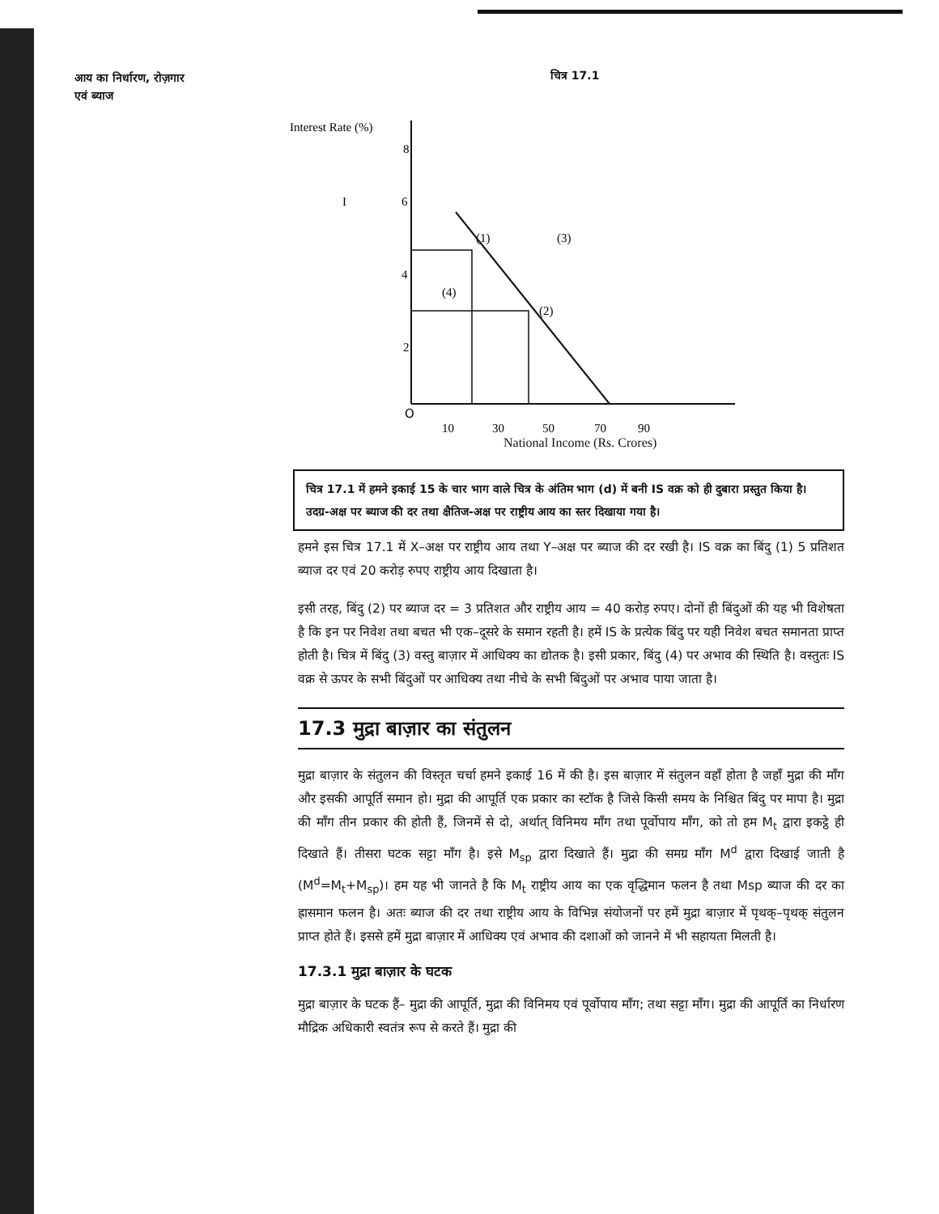आय का निर्धारण, रोज़गार
एवं ब्याज
चित्र 17.1
Interest Rate (%)
8
6
4
2
I
(1)
(3)
(4)
(2)
O
10
30
50
70
90
National Income (Rs. Crores)
चित्र 17.1 में हमने इकाई 15 के चार भाग वाले चित्र के अंतिम भाग (d) में बनी IS वक्र को ही दुबारा प्रस्तुत किया है। उदग्र-अक्ष पर ब्याज की दर तथा क्षैतिज-अक्ष पर राष्ट्रीय आय का स्तर दिखाया गया है।
हमने इस चित्र 17.1 में X–अक्ष पर राष्ट्रीय आय तथा Y–अक्ष पर ब्याज की दर रखी है। IS वक्र का बिंदु (1) 5 प्रतिशत ब्याज दर एवं 20 करोड़ रुपए राष्ट्रीय आय दिखाता है।
इसी तरह, बिंदु (2) पर ब्याज दर = 3 प्रतिशत और राष्ट्रीय आय = 40 करोड़ रुपए। दोनों ही बिंदुओं की यह भी विशेषता है कि इन पर निवेश तथा बचत भी एक–दूसरे के समान रहती है। हमें IS के प्रत्येक बिंदु पर यही निवेश बचत समानता प्राप्त होती है। चित्र में बिंदु (3) वस्तु बाज़ार में आधिक्य का द्योतक है। इसी प्रकार, बिंदु (4) पर अभाव की स्थिति है। वस्तुतः IS वक्र से ऊपर के सभी बिंदुओं पर आधिक्य तथा नीचे के सभी बिंदुओं पर अभाव पाया जाता है।
17.3 मुद्रा बाज़ार का संतुलन
मुद्रा बाज़ार के संतुलन की विस्तृत चर्चा हमने इकाई 16 में की है। इस बाज़ार में संतुलन वहाँ होता है जहाँ मुद्रा की माँग और इसकी आपूर्ति समान हो। मुद्रा की आपूर्ति एक प्रकार का स्टॉक है जिसे किसी समय के निश्चित बिंदु पर मापा है। मुद्रा की माँग तीन प्रकार की होती हैं, जिनमें से दो, अर्थात् विनिमय माँग तथा पूर्वोपाय माँग, को तो हम M<sub>t</sub> द्वारा इकट्ठे ही दिखाते हैं। तीसरा घटक सट्टा माँग है। इसे M<sub>sp</sub> द्वारा दिखाते हैं। मुद्रा की समग्र माँग M<sup>d</sup> द्वारा दिखाई जाती है (M<sup>d</sup>=M<sub>t</sub>+M<sub>sp</sub>)। हम यह भी जानते है कि M<sub>t</sub> राष्ट्रीय आय का एक वृद्धिमान फलन है तथा Msp ब्याज की दर का ह्रासमान फलन है। अतः ब्याज की दर तथा राष्ट्रीय आय के विभिन्न संयोजनों पर हमें मुद्रा बाज़ार में पृथक्–पृथक् संतुलन प्राप्त होते हैं। इससे हमें मुद्रा बाज़ार में आधिक्य एवं अभाव की दशाओं को जानने में भी सहायता मिलती है।
17.3.1 मुद्रा बाज़ार के घटक
मुद्रा बाज़ार के घटक हैं– मुद्रा की आपूर्ति, मुद्रा की विनिमय एवं पूर्वोपाय माँग; तथा सट्टा माँग। मुद्रा की आपूर्ति का निर्धारण मौद्रिक अधिकारी स्वतंत्र रूप से करते हैं। मुद्रा की